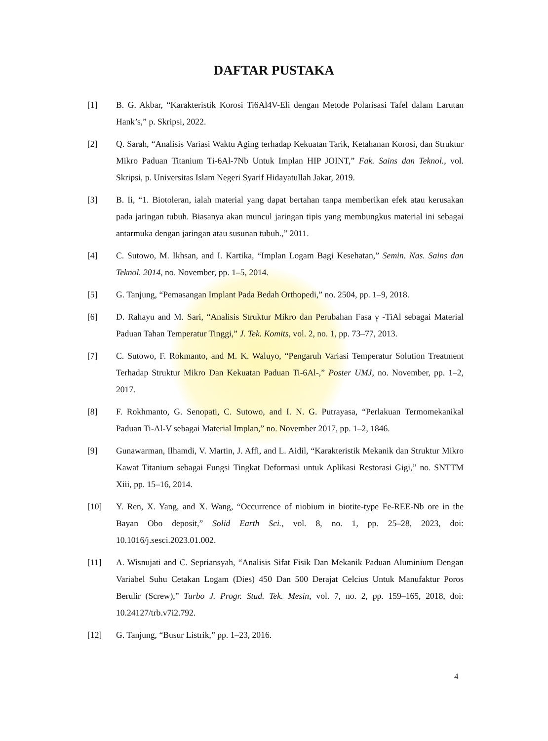DAFTAR PUSTAKA
[1] B. G. Akbar, “Karakteristik Korosi Ti6Al4V-Eli dengan Metode Polarisasi Tafel dalam Larutan Hank’s,” p. Skripsi, 2022.
[2] Q. Sarah, “Analisis Variasi Waktu Aging terhadap Kekuatan Tarik, Ketahanan Korosi, dan Struktur Mikro Paduan Titanium Ti-6Al-7Nb Untuk Implan HIP JOINT,” Fak. Sains dan Teknol., vol. Skripsi, p. Universitas Islam Negeri Syarif Hidayatullah Jakar, 2019.
[3] B. Ii, “1. Biotoleran, ialah material yang dapat bertahan tanpa memberikan efek atau kerusakan pada jaringan tubuh. Biasanya akan muncul jaringan tipis yang membungkus material ini sebagai antarmuka dengan jaringan atau susunan tubuh.,” 2011.
[4] C. Sutowo, M. Ikhsan, and I. Kartika, “Implan Logam Bagi Kesehatan,” Semin. Nas. Sains dan Teknol. 2014, no. November, pp. 1–5, 2014.
[5] G. Tanjung, “Pemasangan Implant Pada Bedah Orthopedi,” no. 2504, pp. 1–9, 2018.
[6] D. Rahayu and M. Sari, “Analisis Struktur Mikro dan Perubahan Fasa γ -TiAl sebagai Material Paduan Tahan Temperatur Tinggi,” J. Tek. Komits, vol. 2, no. 1, pp. 73–77, 2013.
[7] C. Sutowo, F. Rokmanto, and M. K. Waluyo, “Pengaruh Variasi Temperatur Solution Treatment Terhadap Struktur Mikro Dan Kekuatan Paduan Ti-6Al-,” Poster UMJ, no. November, pp. 1–2, 2017.
[8] F. Rokhmanto, G. Senopati, C. Sutowo, and I. N. G. Putrayasa, “Perlakuan Termomekanikal Paduan Ti-Al-V sebagai Material Implan,” no. November 2017, pp. 1–2, 1846.
[9] Gunawarman, Ilhamdi, V. Martin, J. Affi, and L. Aidil, “Karakteristik Mekanik dan Struktur Mikro Kawat Titanium sebagai Fungsi Tingkat Deformasi untuk Aplikasi Restorasi Gigi,” no. SNTTM Xiii, pp. 15–16, 2014.
[10] Y. Ren, X. Yang, and X. Wang, “Occurrence of niobium in biotite-type Fe-REE-Nb ore in the Bayan Obo deposit,” Solid Earth Sci., vol. 8, no. 1, pp. 25–28, 2023, doi: 10.1016/j.sesci.2023.01.002.
[11] A. Wisnujati and C. Sepriansyah, “Analisis Sifat Fisik Dan Mekanik Paduan Aluminium Dengan Variabel Suhu Cetakan Logam (Dies) 450 Dan 500 Derajat Celcius Untuk Manufaktur Poros Berulir (Screw),” Turbo J. Progr. Stud. Tek. Mesin, vol. 7, no. 2, pp. 159–165, 2018, doi: 10.24127/trb.v7i2.792.
[12] G. Tanjung, “Busur Listrik,” pp. 1–23, 2016.
4